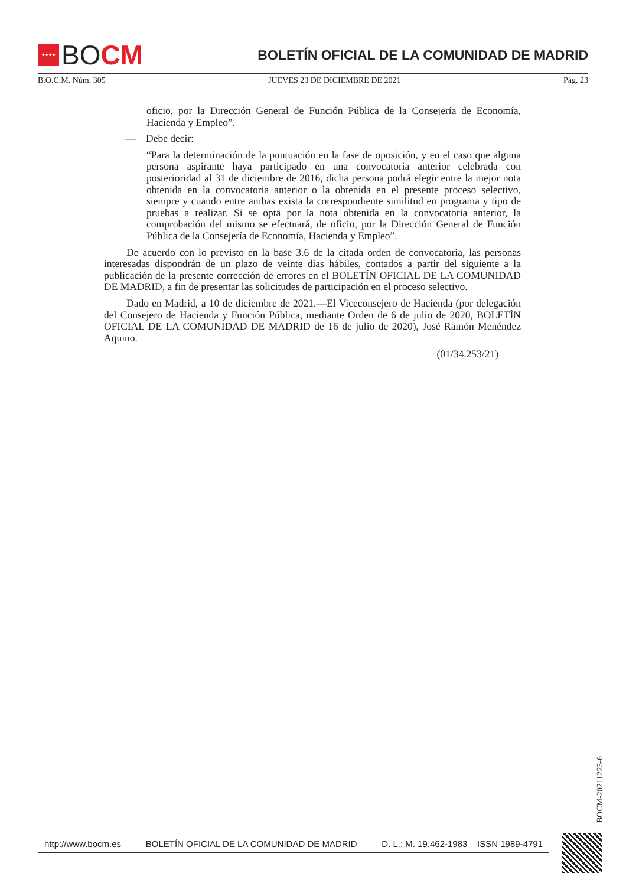★★★★
BO CM
BOLETÍN OFICIAL DE LA COMUNIDAD DE MADRID
B.O.C.M. Núm. 305 JUEVES 23 DE DICIEMBRE DE 2021 Pág. 23
oficio, por la Dirección General de Función Pública de la Consejería de Economía, Hacienda y Empleo”.
— Debe decir:
“Para la determinación de la puntuación en la fase de oposición, y en el caso que alguna persona aspirante haya participado en una convocatoria anterior celebrada con posterioridad al 31 de diciembre de 2016, dicha persona podrá elegir entre la mejor nota obtenida en la convocatoria anterior o la obtenida en el presente proceso selectivo, siempre y cuando entre ambas exista la correspondiente similitud en programa y tipo de pruebas a realizar. Si se opta por la nota obtenida en la convocatoria anterior, la comprobación del mismo se efectuará, de oficio, por la Dirección General de Función Pública de la Consejería de Economía, Hacienda y Empleo”.
De acuerdo con lo previsto en la base 3.6 de la citada orden de convocatoria, las personas interesadas dispondrán de un plazo de veinte días hábiles, contados a partir del siguiente a la publicación de la presente corrección de errores en el BOLETÍN OFICIAL DE LA COMUNIDAD DE MADRID, a fin de presentar las solicitudes de participación en el proceso selectivo.
Dado en Madrid, a 10 de diciembre de 2021.—El Viceconsejero de Hacienda (por delegación del Consejero de Hacienda y Función Pública, mediante Orden de 6 de julio de 2020, BOLETÍN OFICIAL DE LA COMUNIDAD DE MADRID de 16 de julio de 2020), José Ramón Menéndez Aquino.
(01/34.253/21)
BOCM-20211223-6
http://www.bocm.es BOLETÍN OFICIAL DE LA COMUNIDAD DE MADRID D. L.: M. 19.462-1983 ISSN 1989-4791